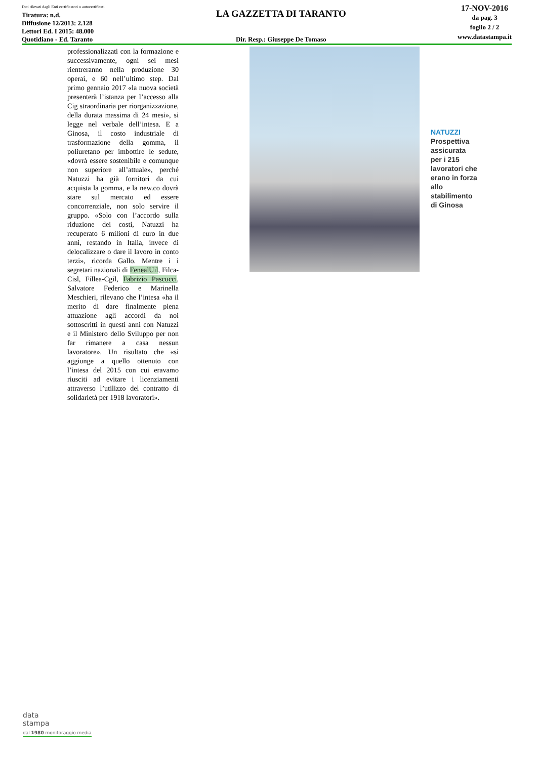Dati rilevati dagli Enti certificatori o autocertificati
Tiratura: n.d.
Diffusione 12/2013: 2.128
Lettori Ed. I 2015: 48.000
Quotidiano - Ed. Taranto
LA GAZZETTA DI TARANTO
Dir. Resp.: Giuseppe De Tomaso
17-NOV-2016
da pag. 3
foglio 2 / 2
www.datastampa.it
professionalizzati con la formazione e successivamente, ogni sei mesi rientreranno nella produzione 30 operai, e 60 nell’ultimo step. Dal primo gennaio 2017 «la nuova società presenterà l’istanza per l’accesso alla Cig straordinaria per riorganizzazione, della durata massima di 24 mesi», si legge nel verbale dell’intesa. E a Ginosa, il costo industriale di trasformazione della gomma, il poliuretano per imbottire le sedute, «dovrà essere sostenibile e comunque non superiore all’attuale», perché Natuzzi ha già fornitori da cui acquista la gomma, e la new.co dovrà stare sul mercato ed essere concorrenziale, non solo servire il gruppo. «Solo con l’accordo sulla riduzione dei costi, Natuzzi ha recuperato 6 milioni di euro in due anni, restando in Italia, invece di delocalizzare o dare il lavoro in conto terzi», ricorda Gallo. Mentre i i segretari nazionali di FenealUil, Filca-Cisl, Fillea-Cgil, Fabrizio Pascucci, Salvatore Federico e Marinella Meschieri, rilevano che l’intesa «ha il merito di dare finalmente piena attuazione agli accordi da noi sottoscritti in questi anni con Natuzzi e il Ministero dello Sviluppo per non far rimanere a casa nessun lavoratore». Un risultato che «si aggiunge a quello ottenuto con l’intesa del 2015 con cui eravamo riusciti ad evitare i licenziamenti attraverso l’utilizzo del contratto di solidarietà per 1918 lavoratori».
NATUZZI
Prospettiva
assicurata
per i 215
lavoratori che
erano in forza
allo
stabilimento
di Ginosa
data
stampa
dal 1980 monitoraggio media